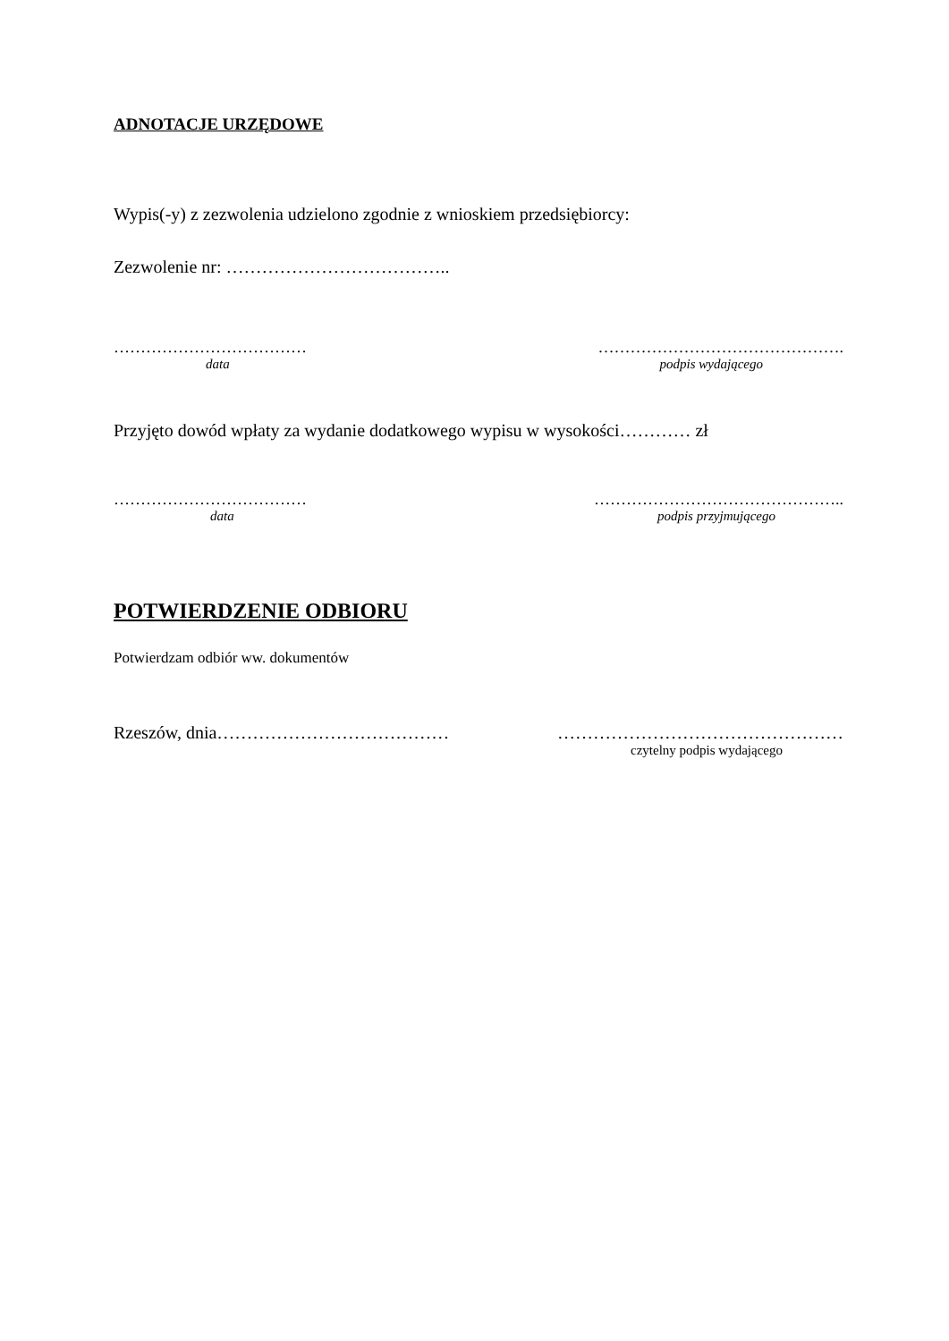ADNOTACJE URZĘDOWE
Wypis(-y) z zezwolenia udzielono zgodnie z wnioskiem przedsiębiorcy:
Zezwolenie nr: ………………………………..
……………………………… ……………………………………….
data podpis wydającego
Przyjęto dowód wpłaty za wydanie dodatkowego wypisu w wysokości………… zł
……………………………… ………………………………………..
data podpis przyjmującego
POTWIERDZENIE ODBIORU
Potwierdzam odbiór ww. dokumentów
Rzeszów, dnia………………………………… …………………………………………
czytelny podpis wydającego